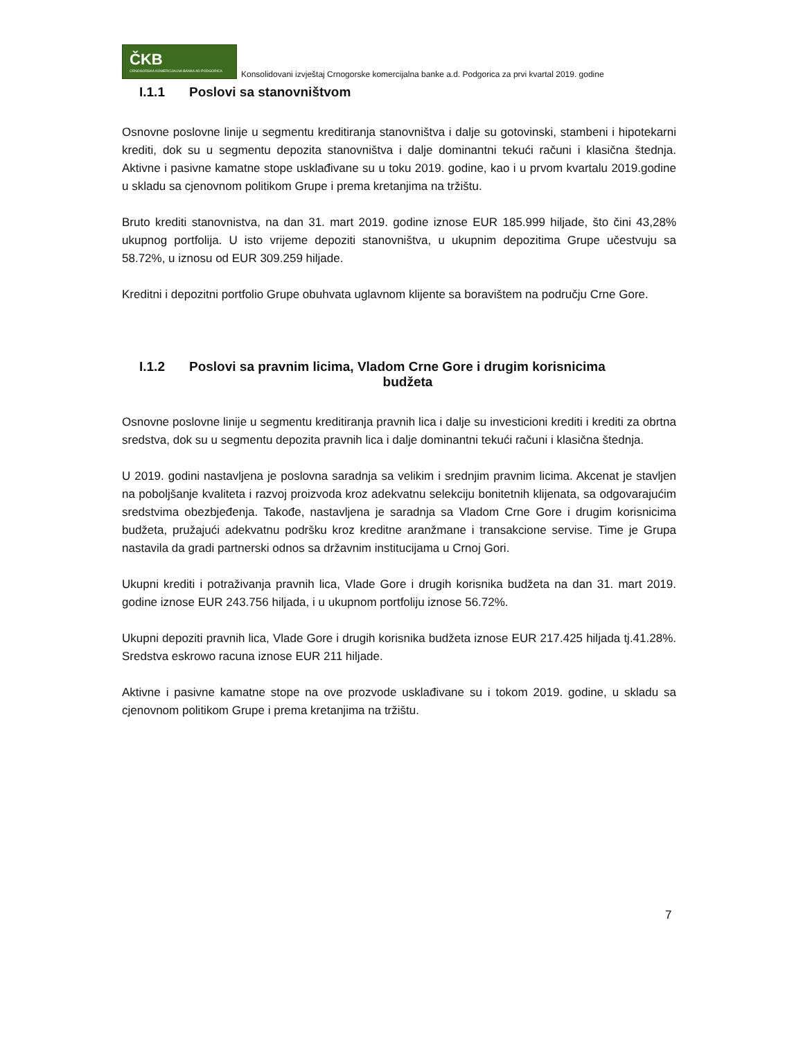ČKB
CRNOGORSKA KOMERCIJALNA BANKA AD PODGORICA
Konsolidovani izvještaj Crnogorske komercijalna banke a.d. Podgorica za prvi kvartal 2019. godine
I.1.1 Poslovi sa stanovništvom
Osnovne poslovne linije u segmentu kreditiranja stanovništva i dalje su gotovinski, stambeni i hipotekarni krediti, dok su u segmentu depozita stanovništva i dalje dominantni tekući računi i klasična štednja. Aktivne i pasivne kamatne stope usklađivane su u toku 2019. godine, kao i u prvom kvartalu 2019.godine u skladu sa cjenovnom politikom Grupe i prema kretanjima na tržištu.
Bruto krediti stanovnistva, na dan 31. mart 2019. godine iznose EUR 185.999 hiljade, što čini 43,28% ukupnog portfolija. U isto vrijeme depoziti stanovništva, u ukupnim depozitima Grupe učestvuju sa 58.72%, u iznosu od EUR 309.259 hiljade.
Kreditni i depozitni portfolio Grupe obuhvata uglavnom klijente sa boravištem na području Crne Gore.
I.1.2 Poslovi sa pravnim licima, Vladom Crne Gore i drugim korisnicima
budžeta
Osnovne poslovne linije u segmentu kreditiranja pravnih lica i dalje su investicioni krediti i krediti za obrtna sredstva, dok su u segmentu depozita pravnih lica i dalje dominantni tekući računi i klasična štednja.
U 2019. godini nastavljena je poslovna saradnja sa velikim i srednjim pravnim licima. Akcenat je stavljen na poboljšanje kvaliteta i razvoj proizvoda kroz adekvatnu selekciju bonitetnih klijenata, sa odgovarajućim sredstvima obezbjeđenja. Takođe, nastavljena je saradnja sa Vladom Crne Gore i drugim korisnicima budžeta, pružajući adekvatnu podršku kroz kreditne aranžmane i transakcione servise. Time je Grupa nastavila da gradi partnerski odnos sa državnim institucijama u Crnoj Gori.
Ukupni krediti i potraživanja pravnih lica, Vlade Gore i drugih korisnika budžeta na dan 31. mart 2019. godine iznose EUR 243.756 hiljada, i u ukupnom portfoliju iznose 56.72%.
Ukupni depoziti pravnih lica, Vlade Gore i drugih korisnika budžeta iznose EUR 217.425 hiljada tj.41.28%. Sredstva eskrowo racuna iznose EUR 211 hiljade.
Aktivne i pasivne kamatne stope na ove prozvode usklađivane su i tokom 2019. godine, u skladu sa cjenovnom politikom Grupe i prema kretanjima na tržištu.
7